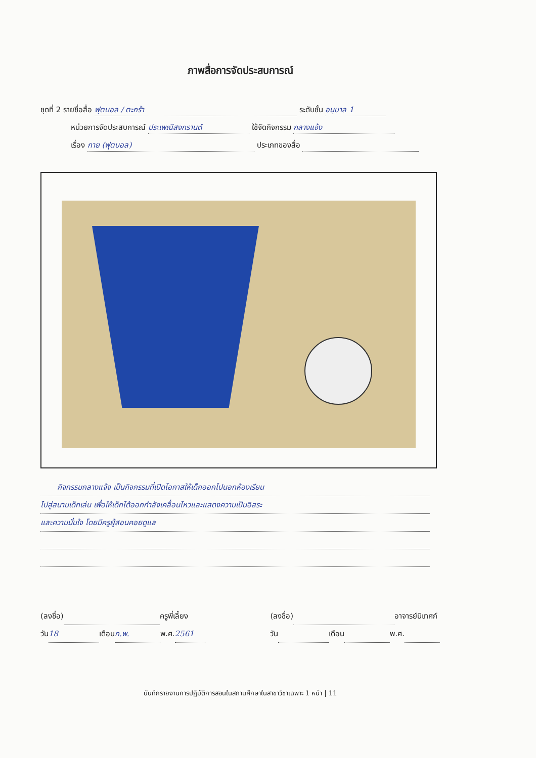ภาพสื่อการจัดประสบการณ์
ชุดที่ 2 รายชื่อสื่อ ฟุตบอล / ตะกร้า ระดับชั้น อนุบาล 1
หน่วยการจัดประสบการณ์ ประเพณีสงกรานต์ ใช้จัดกิจกรรม กลางแจ้ง
เรื่อง กาย (ฟุตบอล) ประเภทของสื่อ
กิจกรรมกลางแจ้ง เป็นกิจกรรมที่เปิดโอกาสให้เด็กออกไปนอกห้องเรียน
ไปสู่สนามเด็กเล่น เพื่อให้เด็กได้ออกกำลังเคลื่อนไหวและแสดงความเป็นอิสระ
และความมั่นใจ โดยมีครูผู้สอนคอยดูแล
(ลงชื่อ) ครูพี่เลี้ยง
วัน 18 เดือน ก.พ. พ.ศ. 2561
(ลงชื่อ) อาจารย์นิเทศก์
วัน เดือน พ.ศ.
บันทึกรายงานการปฏิบัติการสอนในสถานศึกษาในสาขาวิชาเฉพาะ 1 หน้า | 11